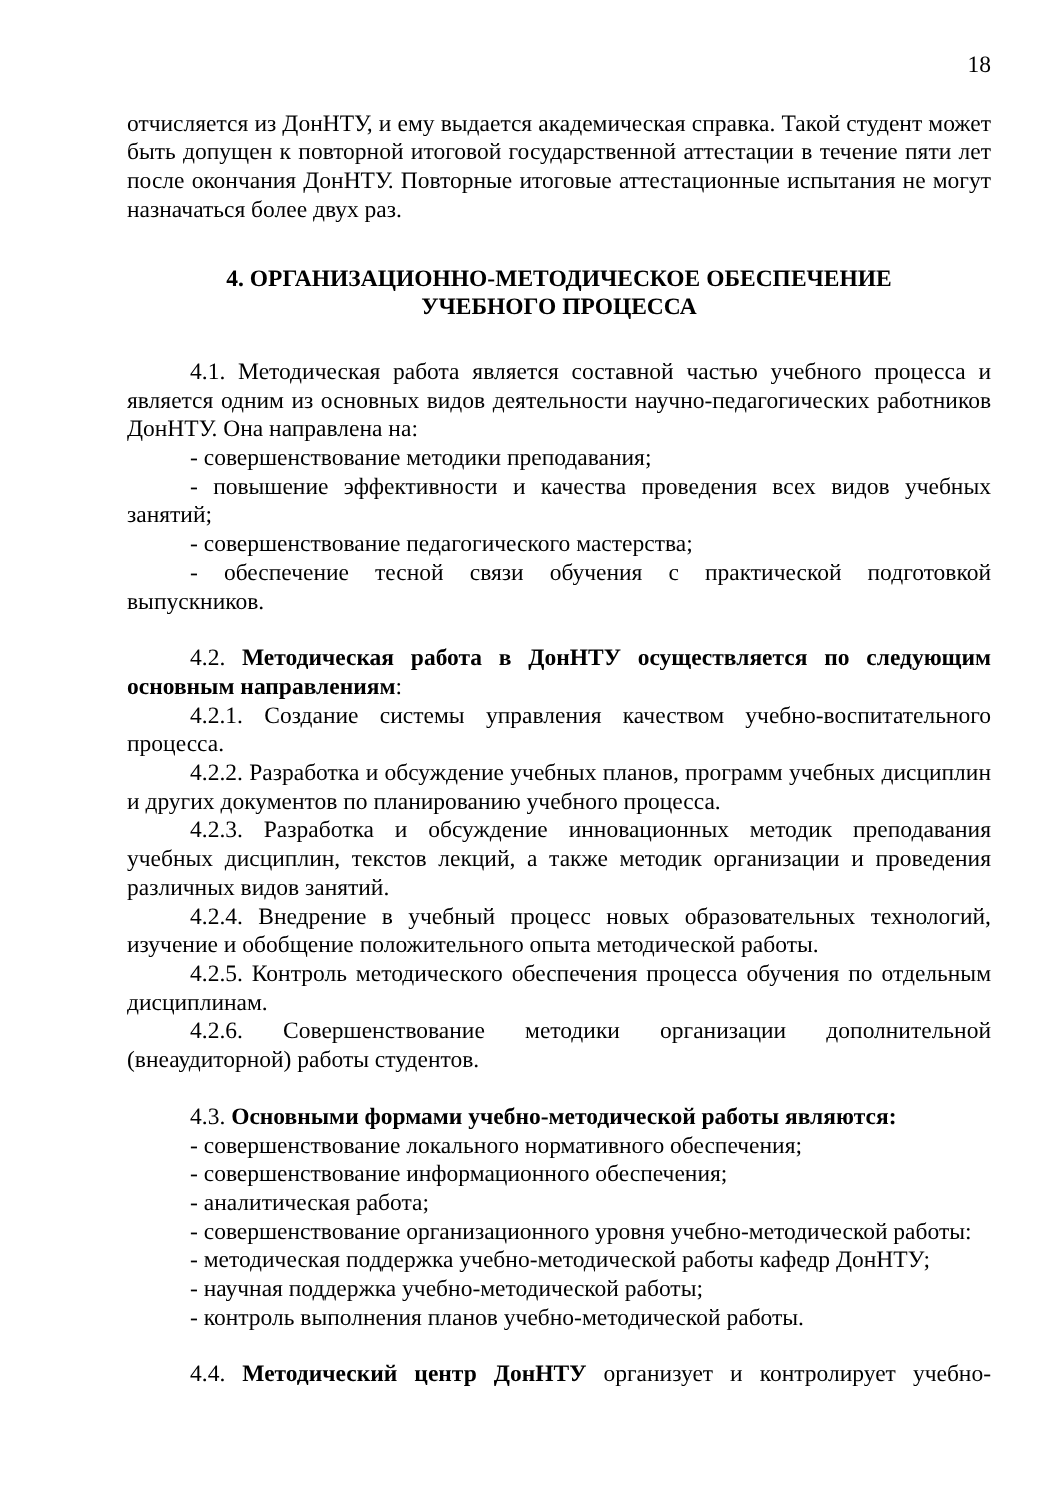18
отчисляется из ДонНТУ, и ему выдается академическая справка. Такой студент может быть допущен к повторной итоговой государственной аттестации в течение пяти лет после окончания ДонНТУ. Повторные итоговые аттестационные испытания не могут назначаться более двух раз.
4. ОРГАНИЗАЦИОННО-МЕТОДИЧЕСКОЕ ОБЕСПЕЧЕНИЕ
УЧЕБНОГО ПРОЦЕССА
4.1. Методическая работа является составной частью учебного процесса и является одним из основных видов деятельности научно-педагогических работников ДонНТУ. Она направлена на:
- совершенствование методики преподавания;
- повышение эффективности и качества проведения всех видов учебных занятий;
- совершенствование педагогического мастерства;
- обеспечение тесной связи обучения с практической подготовкой выпускников.
4.2. Методическая работа в ДонНТУ осуществляется по следующим основным направлениям:
4.2.1. Создание системы управления качеством учебно-воспитательного процесса.
4.2.2. Разработка и обсуждение учебных планов, программ учебных дисциплин и других документов по планированию учебного процесса.
4.2.3. Разработка и обсуждение инновационных методик преподавания учебных дисциплин, текстов лекций, а также методик организации и проведения различных видов занятий.
4.2.4. Внедрение в учебный процесс новых образовательных технологий, изучение и обобщение положительного опыта методической работы.
4.2.5. Контроль методического обеспечения процесса обучения по отдельным дисциплинам.
4.2.6. Совершенствование методики организации дополнительной (внеаудиторной) работы студентов.
4.3. Основными формами учебно-методической работы являются:
- совершенствование локального нормативного обеспечения;
- совершенствование информационного обеспечения;
- аналитическая работа;
- совершенствование организационного уровня учебно-методической работы:
- методическая поддержка учебно-методической работы кафедр ДонНТУ;
- научная поддержка учебно-методической работы;
- контроль выполнения планов учебно-методической работы.
4.4. Методический центр ДонНТУ организует и контролирует учебно-